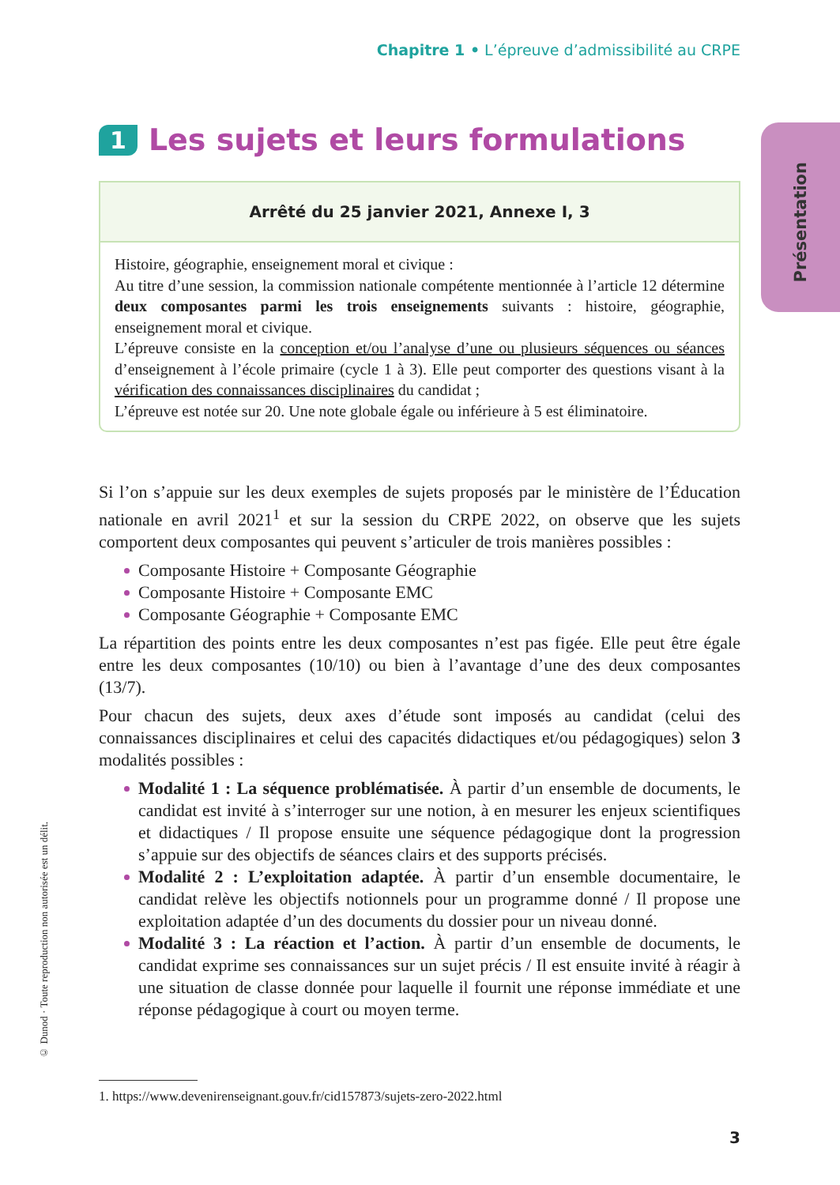Chapitre 1 • L’épreuve d’admissibilité au CRPE
Présentation
1 Les sujets et leurs formulations
Arrêté du 25 janvier 2021, Annexe I, 3
Histoire, géographie, enseignement moral et civique :
Au titre d’une session, la commission nationale compétente mentionnée à l’article 12 détermine deux composantes parmi les trois enseignements suivants : histoire, géographie, enseignement moral et civique.
L’épreuve consiste en la conception et/ou l’analyse d’une ou plusieurs séquences ou séances d’enseignement à l’école primaire (cycle 1 à 3). Elle peut comporter des questions visant à la vérification des connaissances disciplinaires du candidat ;
L’épreuve est notée sur 20. Une note globale égale ou inférieure à 5 est éliminatoire.
Si l’on s’appuie sur les deux exemples de sujets proposés par le ministère de l’Éducation nationale en avril 2021<sup>1</sup> et sur la session du CRPE 2022, on observe que les sujets comportent deux composantes qui peuvent s’articuler de trois manières possibles :
Composante Histoire + Composante Géographie
Composante Histoire + Composante EMC
Composante Géographie + Composante EMC
La répartition des points entre les deux composantes n’est pas figée. Elle peut être égale entre les deux composantes (10/10) ou bien à l’avantage d’une des deux composantes (13/7).
Pour chacun des sujets, deux axes d’étude sont imposés au candidat (celui des connaissances disciplinaires et celui des capacités didactiques et/ou pédagogiques) selon 3 modalités possibles :
Modalité 1 : La séquence problématisée. À partir d’un ensemble de documents, le candidat est invité à s’interroger sur une notion, à en mesurer les enjeux scientifiques et didactiques / Il propose ensuite une séquence pédagogique dont la progression s’appuie sur des objectifs de séances clairs et des supports précisés.
Modalité 2 : L’exploitation adaptée. À partir d’un ensemble documentaire, le candidat relève les objectifs notionnels pour un programme donné / Il propose une exploitation adaptée d’un des documents du dossier pour un niveau donné.
Modalité 3 : La réaction et l’action. À partir d’un ensemble de documents, le candidat exprime ses connaissances sur un sujet précis / Il est ensuite invité à réagir à une situation de classe donnée pour laquelle il fournit une réponse immédiate et une réponse pédagogique à court ou moyen terme.
© Dunod · Toute reproduction non autorisée est un délit.
1. https://www.devenirenseignant.gouv.fr/cid157873/sujets-zero-2022.html
3